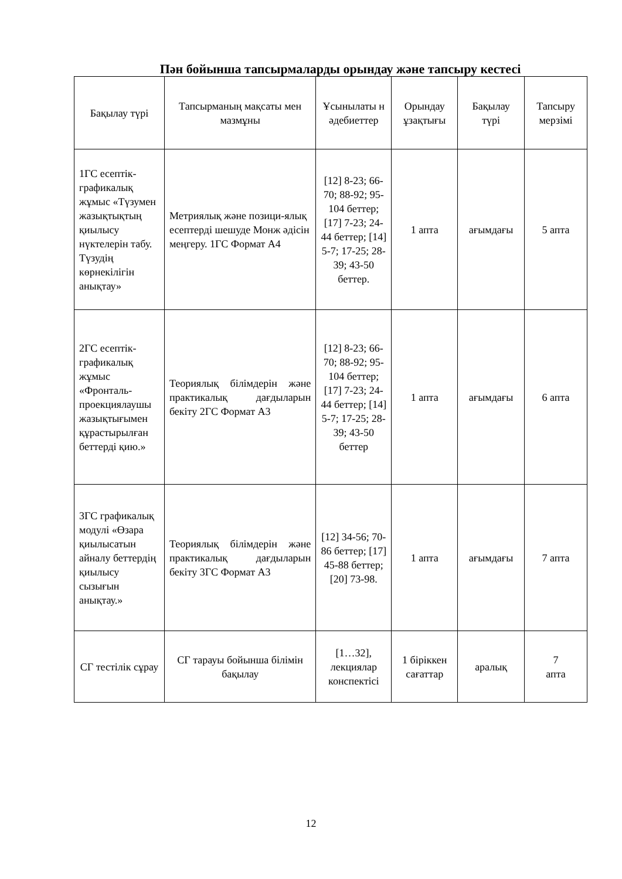Пән бойынша тапсырмаларды орындау және тапсыру кестесі
| Бақылау түрі | Тапсырманың мақсаты мен мазмұны | Ұсынылаты н әдебиеттер | Орындау ұзақтығы | Бақылау түрі | Тапсыру мерзімі |
| --- | --- | --- | --- | --- | --- |
| 1ГС есептік-графикалық жұмыс «Түзумен жазықтықтың қиылысу нүктелерін табу. Түзудің көрнекілігін анықтау» | Метриялық және позици-ялық есептерді шешуде Монж әдісін меңгеру. 1ГС Формат А4 | [12] 8-23; 66-70; 88-92; 95-104 беттер; [17] 7-23; 24-44 беттер; [14] 5-7; 17-25; 28-39; 43-50 беттер. | 1 апта | ағымдағы | 5 апта |
| 2ГС есептік-графикалық жұмыс «Фронталь-проекциялаушы жазықтығымен құрастырылған беттерді қию.» | Теориялық білімдерін және практикалық дағдыларын бекіту 2ГС Формат А3 | [12] 8-23; 66-70; 88-92; 95-104 беттер; [17] 7-23; 24-44 беттер; [14] 5-7; 17-25; 28-39; 43-50 беттер | 1 апта | ағымдағы | 6 апта |
| 3ГС графикалық модулі «Өзара қиылысатын айналу беттердің қиылысу сызығын анықтау.» | Теориялық білімдерін және практикалық дағдыларын бекіту 3ГС Формат А3 | [12] 34-56; 70-86 беттер; [17] 45-88 беттер; [20] 73-98. | 1 апта | ағымдағы | 7 апта |
| СГ тестілік сұрау | СГ тарауы бойынша білімін бақылау | [1…32], лекциялар конспектісі | 1 біріккен сағаттар | аралық | 7 апта |
12